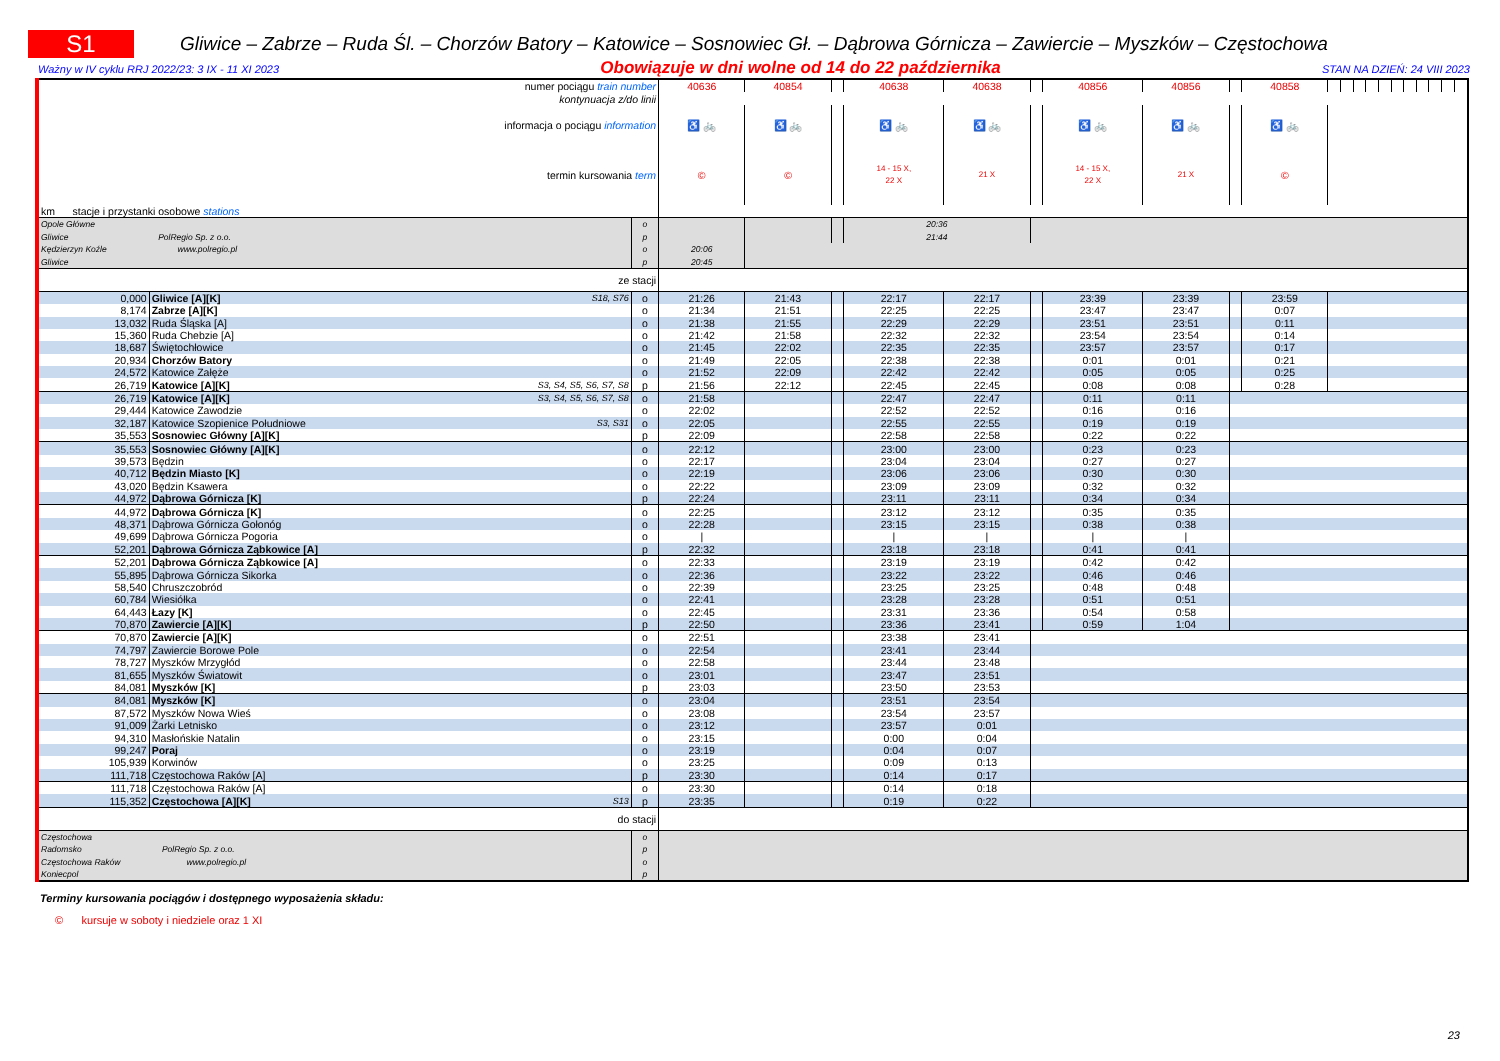S1
Gliwice – Zabrze – Ruda Śl. – Chorzów Batory – Katowice – Sosnowiec Gł. – Dąbrowa Górnicza – Zawiercie – Myszków – Częstochowa
Ważny w IV cyklu RRJ 2022/23: 3 IX - 11 XI 2023 Obowiązuje w dni wolne od 14 do 22 października STAN NA DZIEŃ: 24 VIII 2023
| numer pociągu train number | | | 40636 | 40854 | | 40638 | 40638 | | 40856 | 40856 | | 40858 | | | | | | | | | | | |
| kontynuacja z/do linii | | | | | | | | | | | | | | | | | | | | | | | |
| informacja o pociągu information | | | ♿ 🚲 | ♿ 🚲 | | ♿ 🚲 | ♿ 🚲 | | ♿ 🚲 | ♿ 🚲 | | ♿ 🚲 | | | | | | | | | | | |
| termin kursowania term | | | © | © | | 14 - 15 X, 22 X | 21 X | | 14 - 15 X, 22 X | 21 X | | © | | | | | | | | | | | |
| km stacje i przystanki osobowe stations | | | | | | | | | | | | | | | | | | | | | | | |
| Opole Główne | | o | | | | 20:36 | | | | | | | | | | | | | | | | | |
| Gliwice PolRegio Sp. z o.o. | | p | | | | 21:44 | | | | | | | | | | | | | | | | | |
| Kędzierzyn Koźle www.polregio.pl | | o | 20:06 | | | | | | | | | | | | | | | | | | | | |
| Gliwice | | p | 20:45 | | | | | | | | | | | | | | | | | | | | |
| ze stacji | | | | | | | | | | | | | | | | | | | | | | | |
| 0,000 | Gliwice [A][K] S18, S76 | o | 21:26 | 21:43 | | 22:17 | 22:17 | | 23:39 | 23:39 | | 23:59 | | | | | | | | | | | |
| 8,174 | Zabrze [A][K] | o | 21:34 | 21:51 | | 22:25 | 22:25 | | 23:47 | 23:47 | | 0:07 | | | | | | | | | | | |
| 13,032 | Ruda Śląska [A] | o | 21:38 | 21:55 | | 22:29 | 22:29 | | 23:51 | 23:51 | | 0:11 | | | | | | | | | | | |
| 15,360 | Ruda Chebzie [A] | o | 21:42 | 21:58 | | 22:32 | 22:32 | | 23:54 | 23:54 | | 0:14 | | | | | | | | | | | |
| 18,687 | Świętochłowice | o | 21:45 | 22:02 | | 22:35 | 22:35 | | 23:57 | 23:57 | | 0:17 | | | | | | | | | | | |
| 20,934 | Chorzów Batory | o | 21:49 | 22:05 | | 22:38 | 22:38 | | 0:01 | 0:01 | | 0:21 | | | | | | | | | | | |
| 24,572 | Katowice Załęże | o | 21:52 | 22:09 | | 22:42 | 22:42 | | 0:05 | 0:05 | | 0:25 | | | | | | | | | | | |
| 26,719 | Katowice [A][K] S3, S4, S5, S6, S7, S8 | p | 21:56 | 22:12 | | 22:45 | 22:45 | | 0:08 | 0:08 | | 0:28 | | | | | | | | | | | |
| 26,719 | Katowice [A][K] S3, S4, S5, S6, S7, S8 | o | 21:58 | | | 22:47 | 22:47 | | 0:11 | 0:11 | | | | | | | | | | | | | |
| 29,444 | Katowice Zawodzie | o | 22:02 | | | 22:52 | 22:52 | | 0:16 | 0:16 | | | | | | | | | | | | | |
| 32,187 | Katowice Szopienice Południowe S3, S31 | o | 22:05 | | | 22:55 | 22:55 | | 0:19 | 0:19 | | | | | | | | | | | | | |
| 35,553 | Sosnowiec Główny [A][K] | p | 22:09 | | | 22:58 | 22:58 | | 0:22 | 0:22 | | | | | | | | | | | | | |
| 35,553 | Sosnowiec Główny [A][K] | o | 22:12 | | | 23:00 | 23:00 | | 0:23 | 0:23 | | | | | | | | | | | | | |
| 39,573 | Będzin | o | 22:17 | | | 23:04 | 23:04 | | 0:27 | 0:27 | | | | | | | | | | | | | |
| 40,712 | Będzin Miasto [K] | o | 22:19 | | | 23:06 | 23:06 | | 0:30 | 0:30 | | | | | | | | | | | | | |
| 43,020 | Będzin Ksawera | o | 22:22 | | | 23:09 | 23:09 | | 0:32 | 0:32 | | | | | | | | | | | | | |
| 44,972 | Dąbrowa Górnicza [K] | p | 22:24 | | | 23:11 | 23:11 | | 0:34 | 0:34 | | | | | | | | | | | | | |
| 44,972 | Dąbrowa Górnicza [K] | o | 22:25 | | | 23:12 | 23:12 | | 0:35 | 0:35 | | | | | | | | | | | | | |
| 48,371 | Dąbrowa Górnicza Gołonóg | o | 22:28 | | | 23:15 | 23:15 | | 0:38 | 0:38 | | | | | | | | | | | | | |
| 49,699 | Dąbrowa Górnicza Pogoria | o | / | | | / | / | | / | / | | | | | | | | | | | | | |
| 52,201 | Dąbrowa Górnicza Ząbkowice [A] | p | 22:32 | | | 23:18 | 23:18 | | 0:41 | 0:41 | | | | | | | | | | | | | |
| 52,201 | Dąbrowa Górnicza Ząbkowice [A] | o | 22:33 | | | 23:19 | 23:19 | | 0:42 | 0:42 | | | | | | | | | | | | | |
| 55,895 | Dąbrowa Górnicza Sikorka | o | 22:36 | | | 23:22 | 23:22 | | 0:46 | 0:46 | | | | | | | | | | | | | |
| 58,540 | Chruszczobród | o | 22:39 | | | 23:25 | 23:25 | | 0:48 | 0:48 | | | | | | | | | | | | | |
| 60,784 | Wiesiółka | o | 22:41 | | | 23:28 | 23:28 | | 0:51 | 0:51 | | | | | | | | | | | | | |
| 64,443 | Łazy [K] | o | 22:45 | | | 23:31 | 23:36 | | 0:54 | 0:58 | | | | | | | | | | | | | |
| 70,870 | Zawiercie [A][K] | p | 22:50 | | | 23:36 | 23:41 | | 0:59 | 1:04 | | | | | | | | | | | | | |
| 70,870 | Zawiercie [A][K] | o | 22:51 | | | 23:38 | 23:41 | | | | | | | | | | | | | | | | |
| 74,797 | Zawiercie Borowe Pole | o | 22:54 | | | 23:41 | 23:44 | | | | | | | | | | | | | | | | |
| 78,727 | Myszków Mrzygłód | o | 22:58 | | | 23:44 | 23:48 | | | | | | | | | | | | | | | | |
| 81,655 | Myszków Światowit | o | 23:01 | | | 23:47 | 23:51 | | | | | | | | | | | | | | | | |
| 84,081 | Myszków [K] | p | 23:03 | | | 23:50 | 23:53 | | | | | | | | | | | | | | | | |
| 84,081 | Myszków [K] | o | 23:04 | | | 23:51 | 23:54 | | | | | | | | | | | | | | | | |
| 87,572 | Myszków Nowa Wieś | o | 23:08 | | | 23:54 | 23:57 | | | | | | | | | | | | | | | | |
| 91,009 | Żarki Letnisko | o | 23:12 | | | 23:57 | 0:01 | | | | | | | | | | | | | | | | |
| 94,310 | Masłońskie Natalin | o | 23:15 | | | 0:00 | 0:04 | | | | | | | | | | | | | | | | |
| 99,247 | Poraj | o | 23:19 | | | 0:04 | 0:07 | | | | | | | | | | | | | | | | |
| 105,939 | Korwinów | o | 23:25 | | | 0:09 | 0:13 | | | | | | | | | | | | | | | | |
| 111,718 | Częstochowa Raków [A] | p | 23:30 | | | 0:14 | 0:17 | | | | | | | | | | | | | | | | |
| 111,718 | Częstochowa Raków [A] | o | 23:30 | | | 0:14 | 0:18 | | | | | | | | | | | | | | | | |
| 115,352 | Częstochowa [A][K] S13 | p | 23:35 | | | 0:19 | 0:22 | | | | | | | | | | | | | | | | |
| do stacji | | | | | | | | | | | | | | | | | | | | | | | |
| Częstochowa | | o | | | | | | | | | | | | | | | | | | | | | |
| Radomsko PolRegio Sp. z o.o. | | p | | | | | | | | | | | | | | | | | | | | | |
| Częstochowa Raków www.polregio.pl | | o | | | | | | | | | | | | | | | | | | | | | |
| Koniecpol | | p | | | | | | | | | | | | | | | | | | | | | |
Terminy kursowania pociągów i dostępnego wyposażenia składu:
© kursuje w soboty i niedziele oraz 1 XI
23